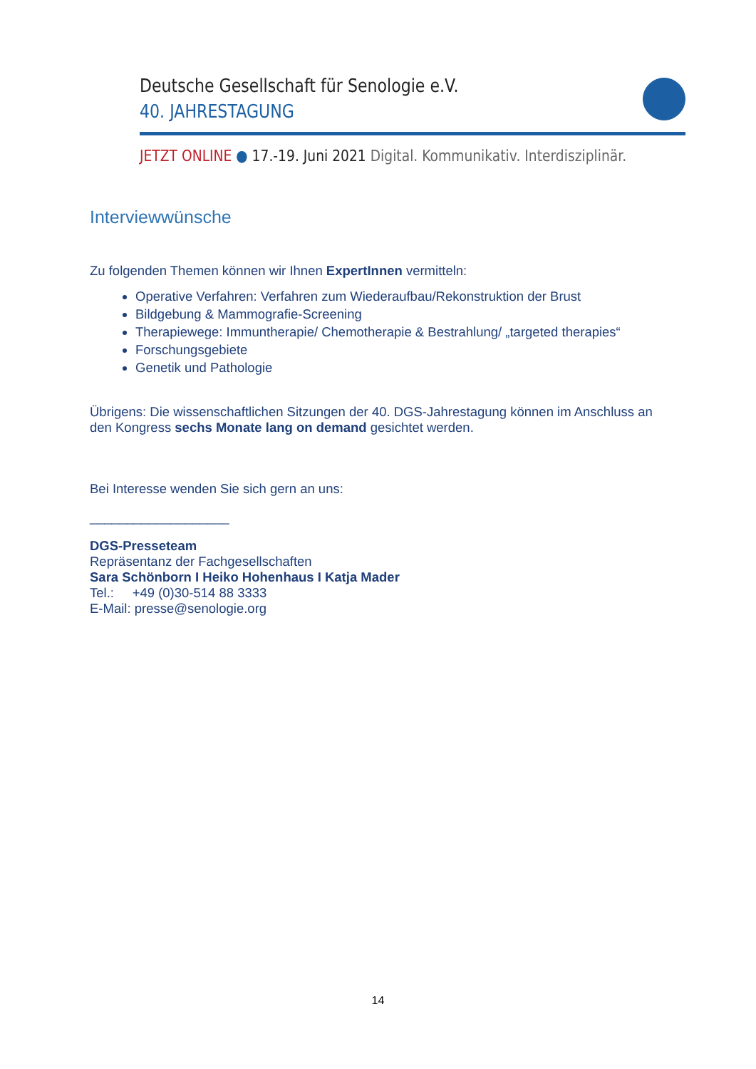Deutsche Gesellschaft für Senologie e.V.
40. JAHRESTAGUNG
JETZT ONLINE ● 17.-19. Juni 2021 Digital. Kommunikativ. Interdisziplinär.
Interviewwünsche
Zu folgenden Themen können wir Ihnen ExpertInnen vermitteln:
Operative Verfahren: Verfahren zum Wiederaufbau/Rekonstruktion der Brust
Bildgebung & Mammografie-Screening
Therapiewege: Immuntherapie/ Chemotherapie & Bestrahlung/ „targeted therapies“
Forschungsgebiete
Genetik und Pathologie
Übrigens: Die wissenschaftlichen Sitzungen der 40. DGS-Jahrestagung können im Anschluss an den Kongress sechs Monate lang on demand gesichtet werden.
Bei Interesse wenden Sie sich gern an uns:
___________________
DGS-Presseteam
Repräsentanz der Fachgesellschaften
Sara Schönborn I Heiko Hohenhaus I Katja Mader
Tel.: +49 (0)30-514 88 3333
E-Mail: presse@senologie.org
14